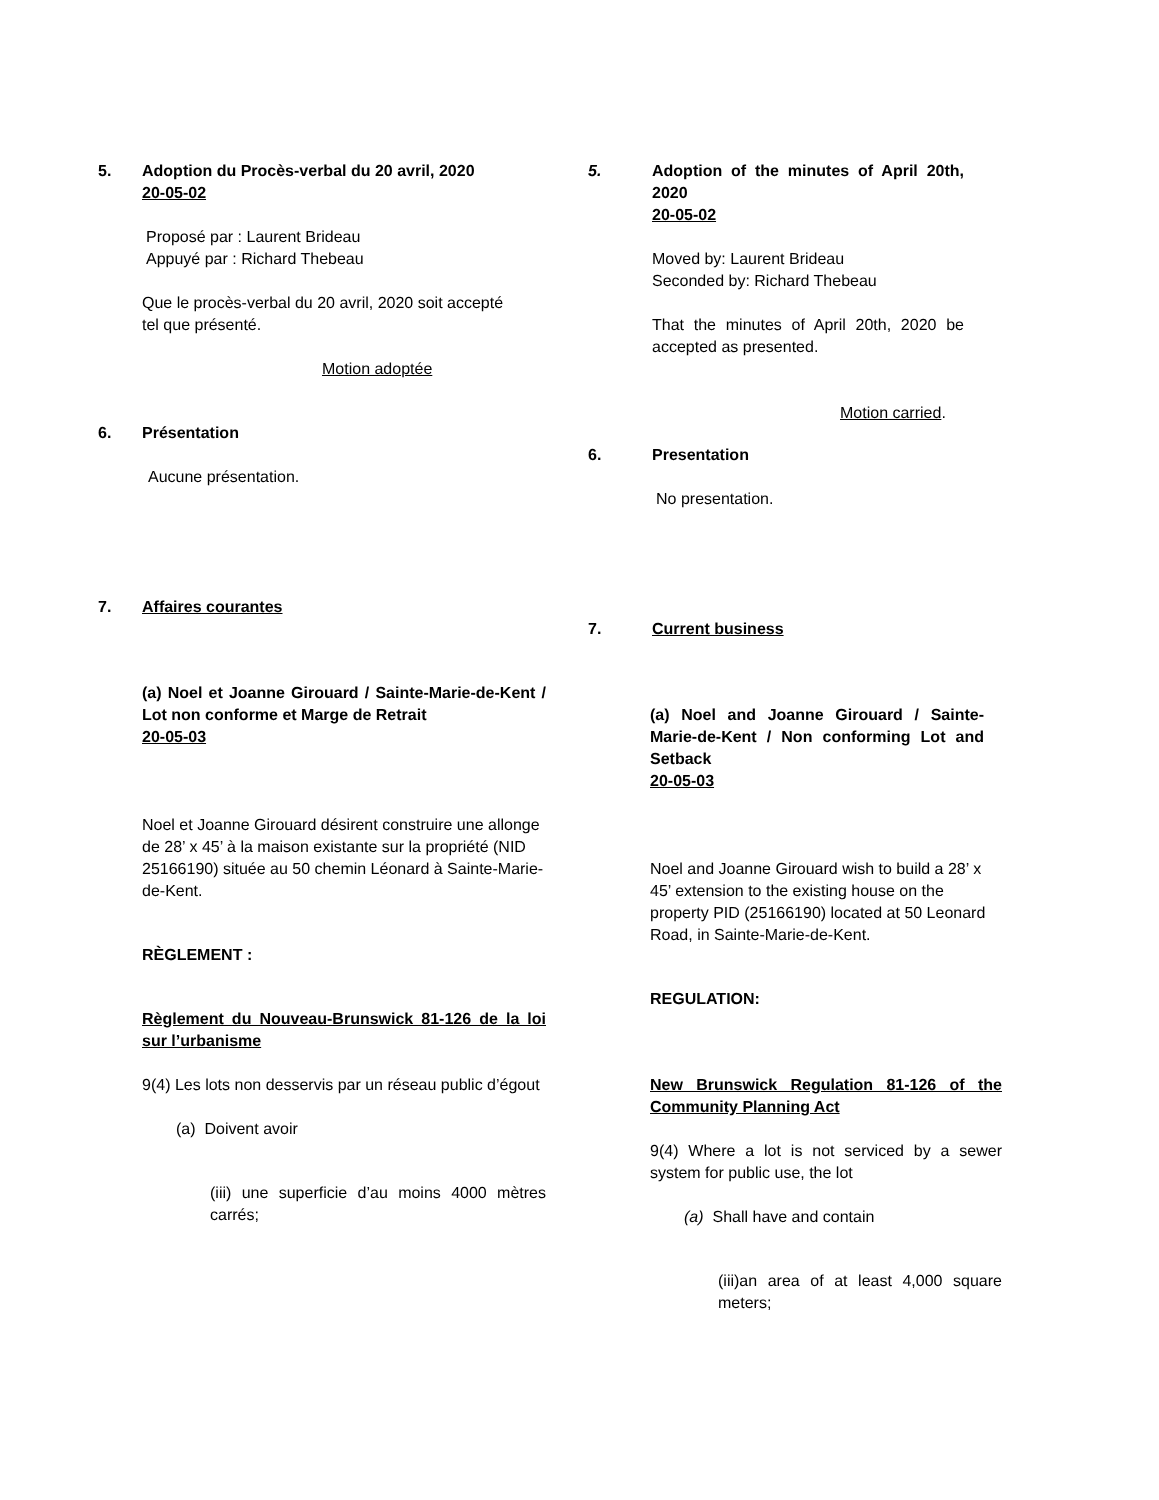5. Adoption du Procès-verbal du 20 avril, 2020
20-05-02
Proposé par : Laurent Brideau
Appuyé par : Richard Thebeau
Que le procès-verbal du 20 avril, 2020 soit accepté tel que présenté.
Motion adoptée
6. Présentation
Aucune présentation.
7. Affaires courantes
(a) Noel et Joanne Girouard / Sainte-Marie-de-Kent / Lot non conforme et Marge de Retrait
20-05-03
Noel et Joanne Girouard désirent construire une allonge de 28’ x 45’ à la maison existante sur la propriété (NID 25166190) située au 50 chemin Léonard à Sainte-Marie-de-Kent.
RÈGLEMENT :
Règlement du Nouveau-Brunswick 81-126 de la loi sur l’urbanisme
9(4) Les lots non desservis par un réseau public d’égout
(a) Doivent avoir
(iii) une superficie d’au moins 4000 mètres carrés;
5. Adoption of the minutes of April 20th, 2020
20-05-02
Moved by: Laurent Brideau
Seconded by: Richard Thebeau
That the minutes of April 20th, 2020 be accepted as presented.
Motion carried.
6. Presentation
No presentation.
7. Current business
(a) Noel and Joanne Girouard / Sainte-Marie-de-Kent / Non conforming Lot and Setback
20-05-03
Noel and Joanne Girouard wish to build a 28’ x 45’ extension to the existing house on the property PID (25166190) located at 50 Leonard Road, in Sainte-Marie-de-Kent.
REGULATION:
New Brunswick Regulation 81-126 of the Community Planning Act
9(4) Where a lot is not serviced by a sewer system for public use, the lot
(a) Shall have and contain
(iii)an area of at least 4,000 square meters;